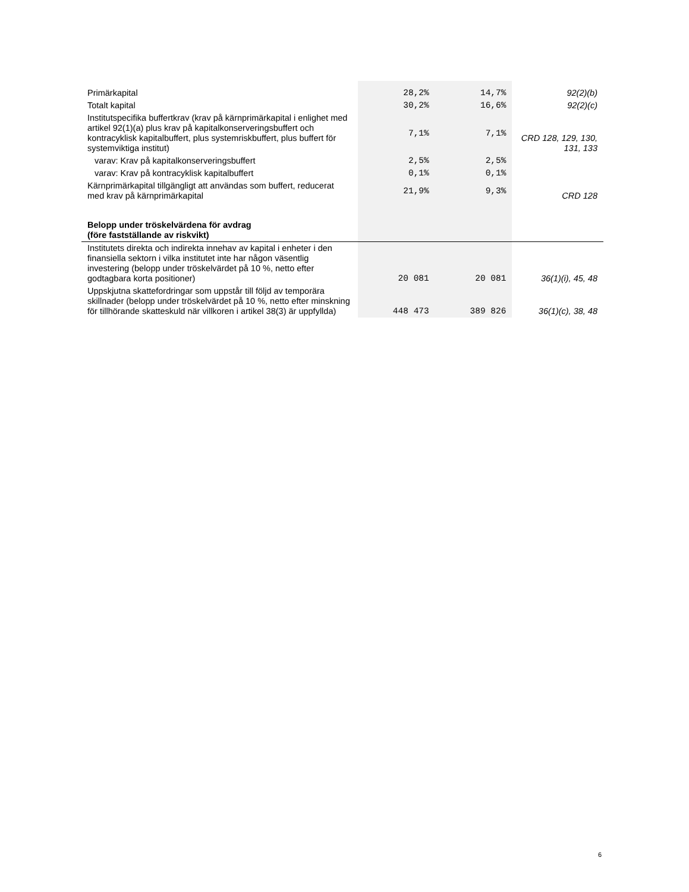| Primärkapital | 28,2% | 14,7% | 92(2)(b) |
| Totalt kapital | 30,2% | 16,6% | 92(2)(c) |
| Institutspecifika buffertkrav (krav på kärnprimärkapital i enlighet med artikel 92(1)(a) plus krav på kapitalkonserveringsbuffert och kontracyklisk kapitalbuffert, plus systemriskbuffert, plus buffert för systemviktiga institut) | 7,1% | 7,1% | CRD 128, 129, 130, 131, 133 |
| varav: Krav på kapitalkonserveringsbuffert | 2,5% | 2,5% | |
| varav: Krav på kontracyklisk kapitalbuffert | 0,1% | 0,1% | |
| Kärnprimärkapital tillgängligt att användas som buffert, reducerat med krav på kärnprimärkapital | 21,9% | 9,3% | CRD 128 |
| Belopp under tröskelvärdena för avdrag (före fastställande av riskvikt) | | | |
| Institutets direkta och indirekta innehav av kapital i enheter i den finansiella sektorn i vilka institutet inte har någon väsentlig investering (belopp under tröskelvärdet på 10 %, netto efter godtagbara korta positioner) | 20 081 | 20 081 | 36(1)(i), 45, 48 |
| Uppskjutna skattefordringar som uppstår till följd av temporära skillnader (belopp under tröskelvärdet på 10 %, netto efter minskning för tillhörande skatteskuld när villkoren i artikel 38(3) är uppfyllda) | 448 473 | 389 826 | 36(1)(c), 38, 48 |
6